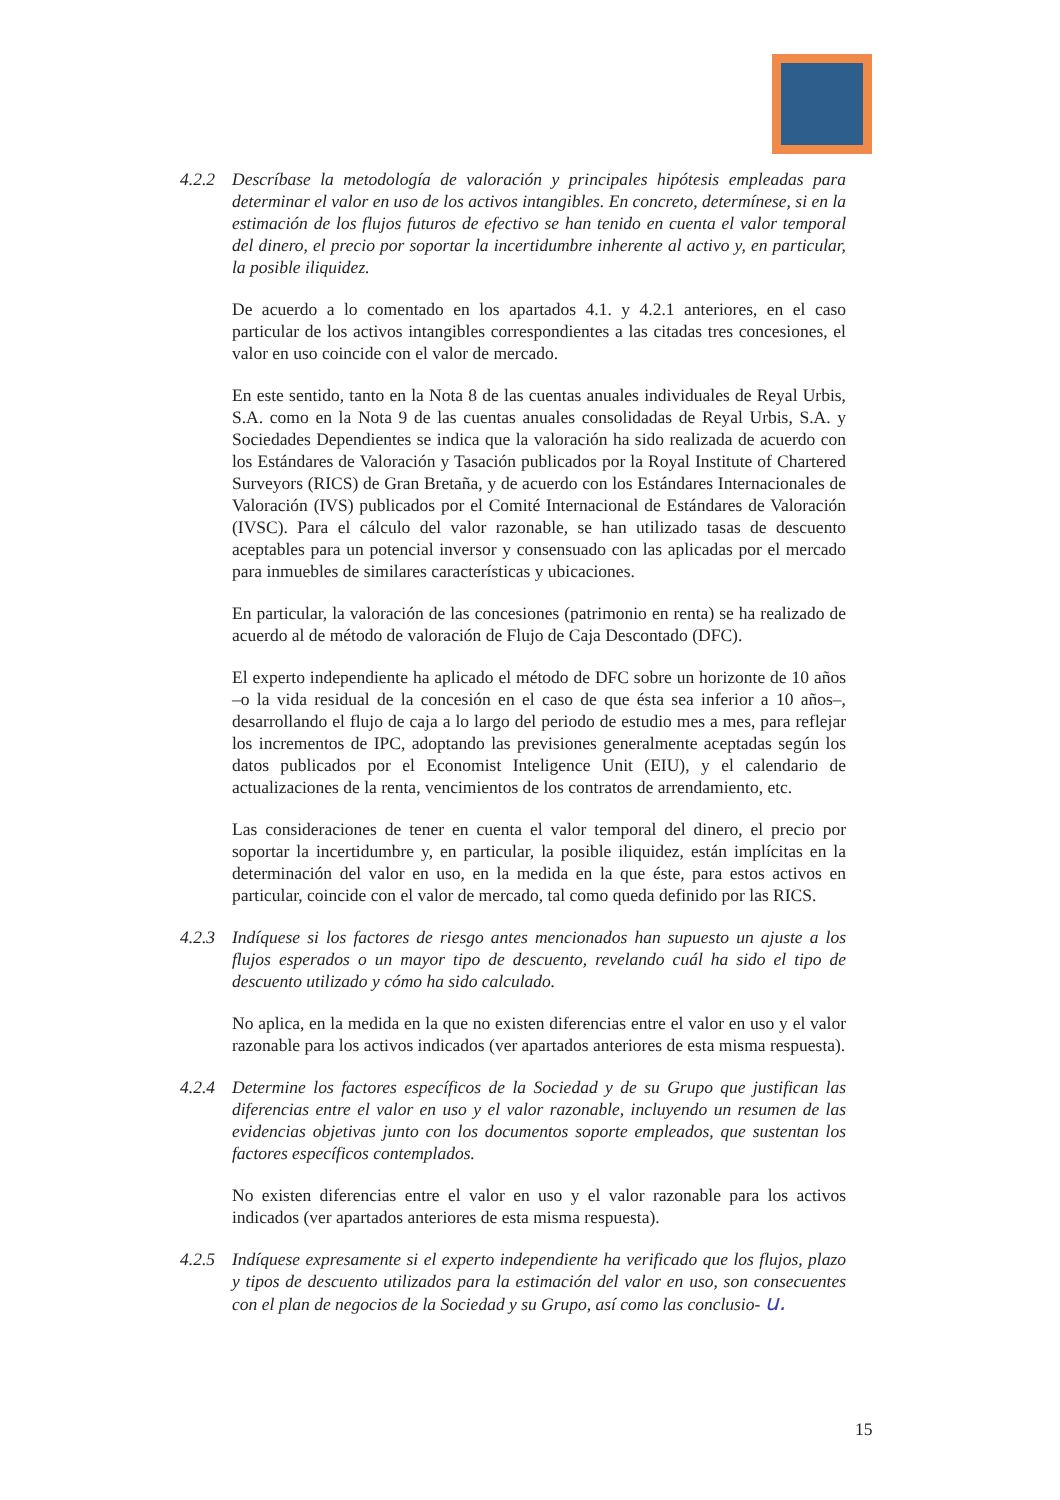4.2.2
Descríbase la metodología de valoración y principales hipótesis empleadas para determinar el valor en uso de los activos intangibles. En concreto, determínese, si en la estimación de los flujos futuros de efectivo se han tenido en cuenta el valor temporal del dinero, el precio por soportar la incertidumbre inherente al activo y, en particular, la posible iliquidez.
De acuerdo a lo comentado en los apartados 4.1. y 4.2.1 anteriores, en el caso particular de los activos intangibles correspondientes a las citadas tres concesiones, el valor en uso coincide con el valor de mercado.
En este sentido, tanto en la Nota 8 de las cuentas anuales individuales de Reyal Urbis, S.A. como en la Nota 9 de las cuentas anuales consolidadas de Reyal Urbis, S.A. y Sociedades Dependientes se indica que la valoración ha sido realizada de acuerdo con los Estándares de Valoración y Tasación publicados por la Royal Institute of Chartered Surveyors (RICS) de Gran Bretaña, y de acuerdo con los Estándares Internacionales de Valoración (IVS) publicados por el Comité Internacional de Estándares de Valoración (IVSC). Para el cálculo del valor razonable, se han utilizado tasas de descuento aceptables para un potencial inversor y consensuado con las aplicadas por el mercado para inmuebles de similares características y ubicaciones.
En particular, la valoración de las concesiones (patrimonio en renta) se ha realizado de acuerdo al de método de valoración de Flujo de Caja Descontado (DFC).
El experto independiente ha aplicado el método de DFC sobre un horizonte de 10 años –o la vida residual de la concesión en el caso de que ésta sea inferior a 10 años–, desarrollando el flujo de caja a lo largo del periodo de estudio mes a mes, para reflejar los incrementos de IPC, adoptando las previsiones generalmente aceptadas según los datos publicados por el Economist Inteligence Unit (EIU), y el calendario de actualizaciones de la renta, vencimientos de los contratos de arrendamiento, etc.
Las consideraciones de tener en cuenta el valor temporal del dinero, el precio por soportar la incertidumbre y, en particular, la posible iliquidez, están implícitas en la determinación del valor en uso, en la medida en la que éste, para estos activos en particular, coincide con el valor de mercado, tal como queda definido por las RICS.
4.2.3
Indíquese si los factores de riesgo antes mencionados han supuesto un ajuste a los flujos esperados o un mayor tipo de descuento, revelando cuál ha sido el tipo de descuento utilizado y cómo ha sido calculado.
No aplica, en la medida en la que no existen diferencias entre el valor en uso y el valor razonable para los activos indicados (ver apartados anteriores de esta misma respuesta).
4.2.4
Determine los factores específicos de la Sociedad y de su Grupo que justifican las diferencias entre el valor en uso y el valor razonable, incluyendo un resumen de las evidencias objetivas junto con los documentos soporte empleados, que sustentan los factores específicos contemplados.
No existen diferencias entre el valor en uso y el valor razonable para los activos indicados (ver apartados anteriores de esta misma respuesta).
4.2.5
Indíquese expresamente si el experto independiente ha verificado que los flujos, plazo y tipos de descuento utilizados para la estimación del valor en uso, son consecuentes con el plan de negocios de la Sociedad y su Grupo, así como las conclusio- u.
15